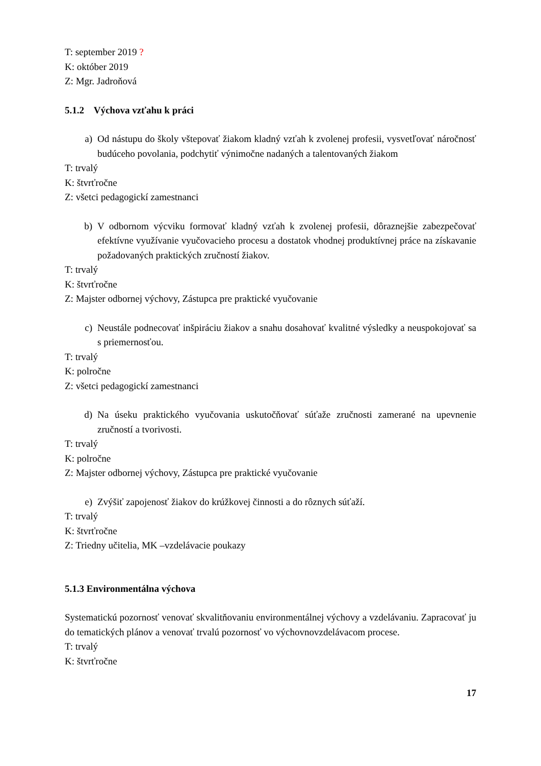T: september 2019 ?
K: október 2019
Z: Mgr. Jadroňová
5.1.2 Výchova vzťahu k práci
a) Od nástupu do školy vštepovať žiakom kladný vzťah k zvolenej profesii, vysvetľovať náročnosť budúceho povolania, podchytiť výnimočne nadaných a talentovaných žiakom
T: trvalý
K: štvrťročne
Z: všetci pedagogickí zamestnanci
b) V odbornom výcviku formovať kladný vzťah k zvolenej profesii, dôraznejšie zabezpečovať efektívne využívanie vyučovacieho procesu a dostatok vhodnej produktívnej práce na získavanie požadovaných praktických zručností žiakov.
T: trvalý
K: štvrťročne
Z: Majster odbornej výchovy, Zástupca pre praktické vyučovanie
c) Neustále podnecovať inšpiráciu žiakov a snahu dosahovať kvalitné výsledky a neuspokojovať sa s priemernosťou.
T: trvalý
K: polročne
Z: všetci pedagogickí zamestnanci
d) Na úseku praktického vyučovania uskutočňovať súťaže zručnosti zamerané na upevnenie zručností a tvorivosti.
T: trvalý
K: polročne
Z: Majster odbornej výchovy, Zástupca pre praktické vyučovanie
e) Zvýšiť zapojenosť žiakov do krúžkovej činnosti a do rôznych súťaží.
T: trvalý
K: štvrťročne
Z: Triedny učitelia, MK –vzdelávacie poukazy
5.1.3 Environmentálna výchova
Systematickú pozornosť venovať skvalitňovaniu environmentálnej výchovy a vzdelávaniu. Zapracovať ju do tematických plánov a venovať trvalú pozornosť vo výchovnovzdelávacom procese.
T: trvalý
K: štvrťročne
17